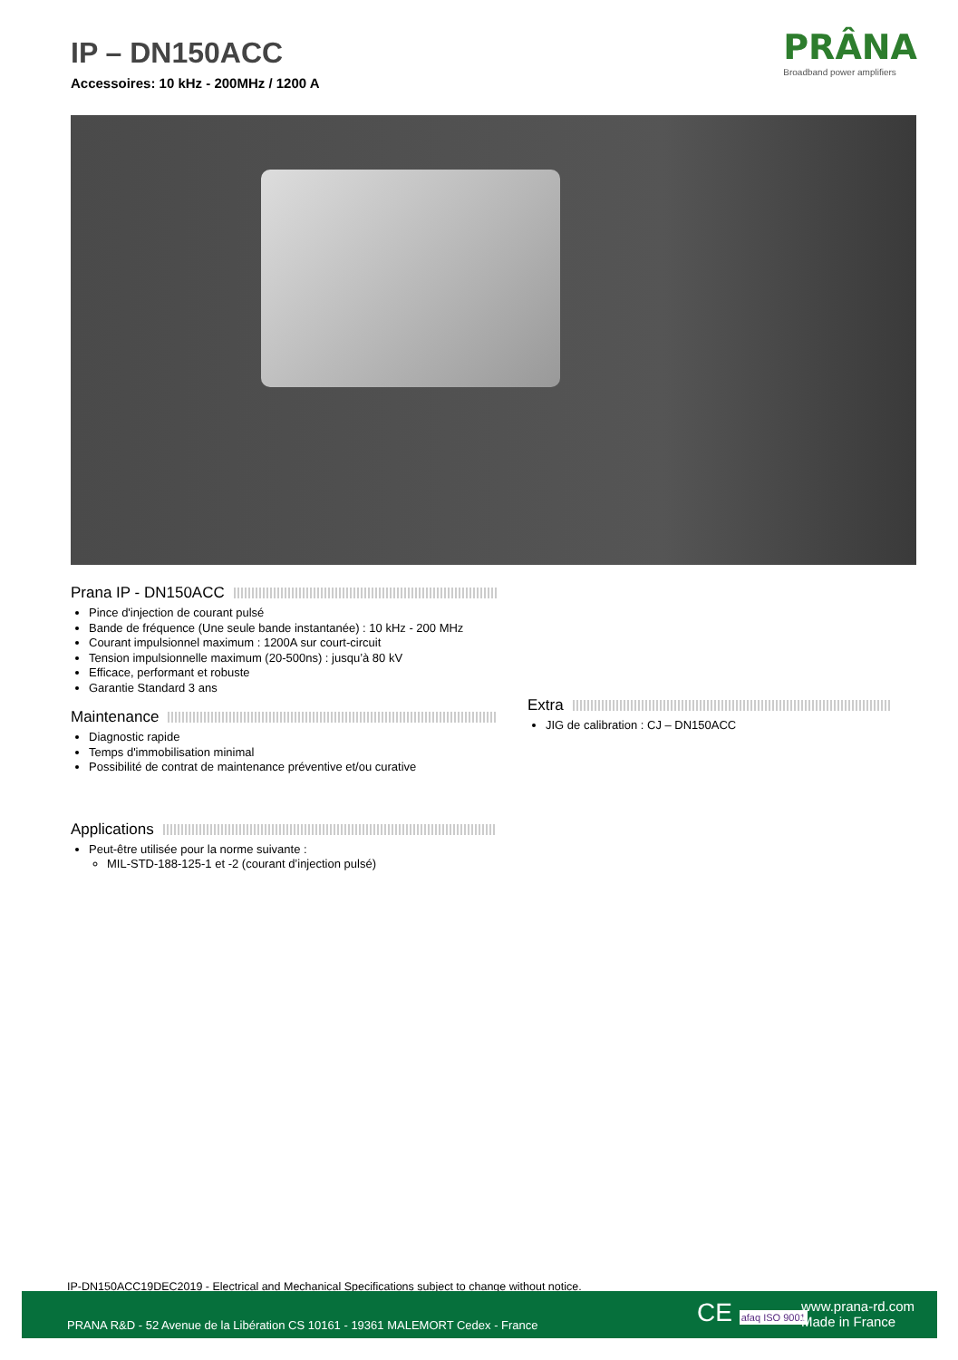IP – DN150ACC
Accessoires: 10 kHz - 200MHz / 1200 A
PRÂNA
Broadband power amplifiers
Prana IP - DN150ACC
Pince d'injection de courant pulsé
Bande de fréquence (Une seule bande instantanée) : 10 kHz - 200 MHz
Courant impulsionnel maximum : 1200A sur court-circuit
Tension impulsionnelle maximum (20-500ns) : jusqu’à 80 kV
Efficace, performant et robuste
Garantie Standard 3 ans
Maintenance
Diagnostic rapide
Temps d'immobilisation minimal
Possibilité de contrat de maintenance préventive et/ou curative
Applications
Peut-être utilisée pour la norme suivante :
MIL-STD-188-125-1 et -2 (courant d’injection pulsé)
Extra
JIG de calibration : CJ – DN150ACC
IP-DN150ACC19DEC2019 - Electrical and Mechanical Specifications subject to change without notice.
PRANA R&D - 52 Avenue de la Libération CS 10161 - 19361 MALEMORT Cedex - France
CE afaq ISO 9001
www.prana-rd.com
Made in France